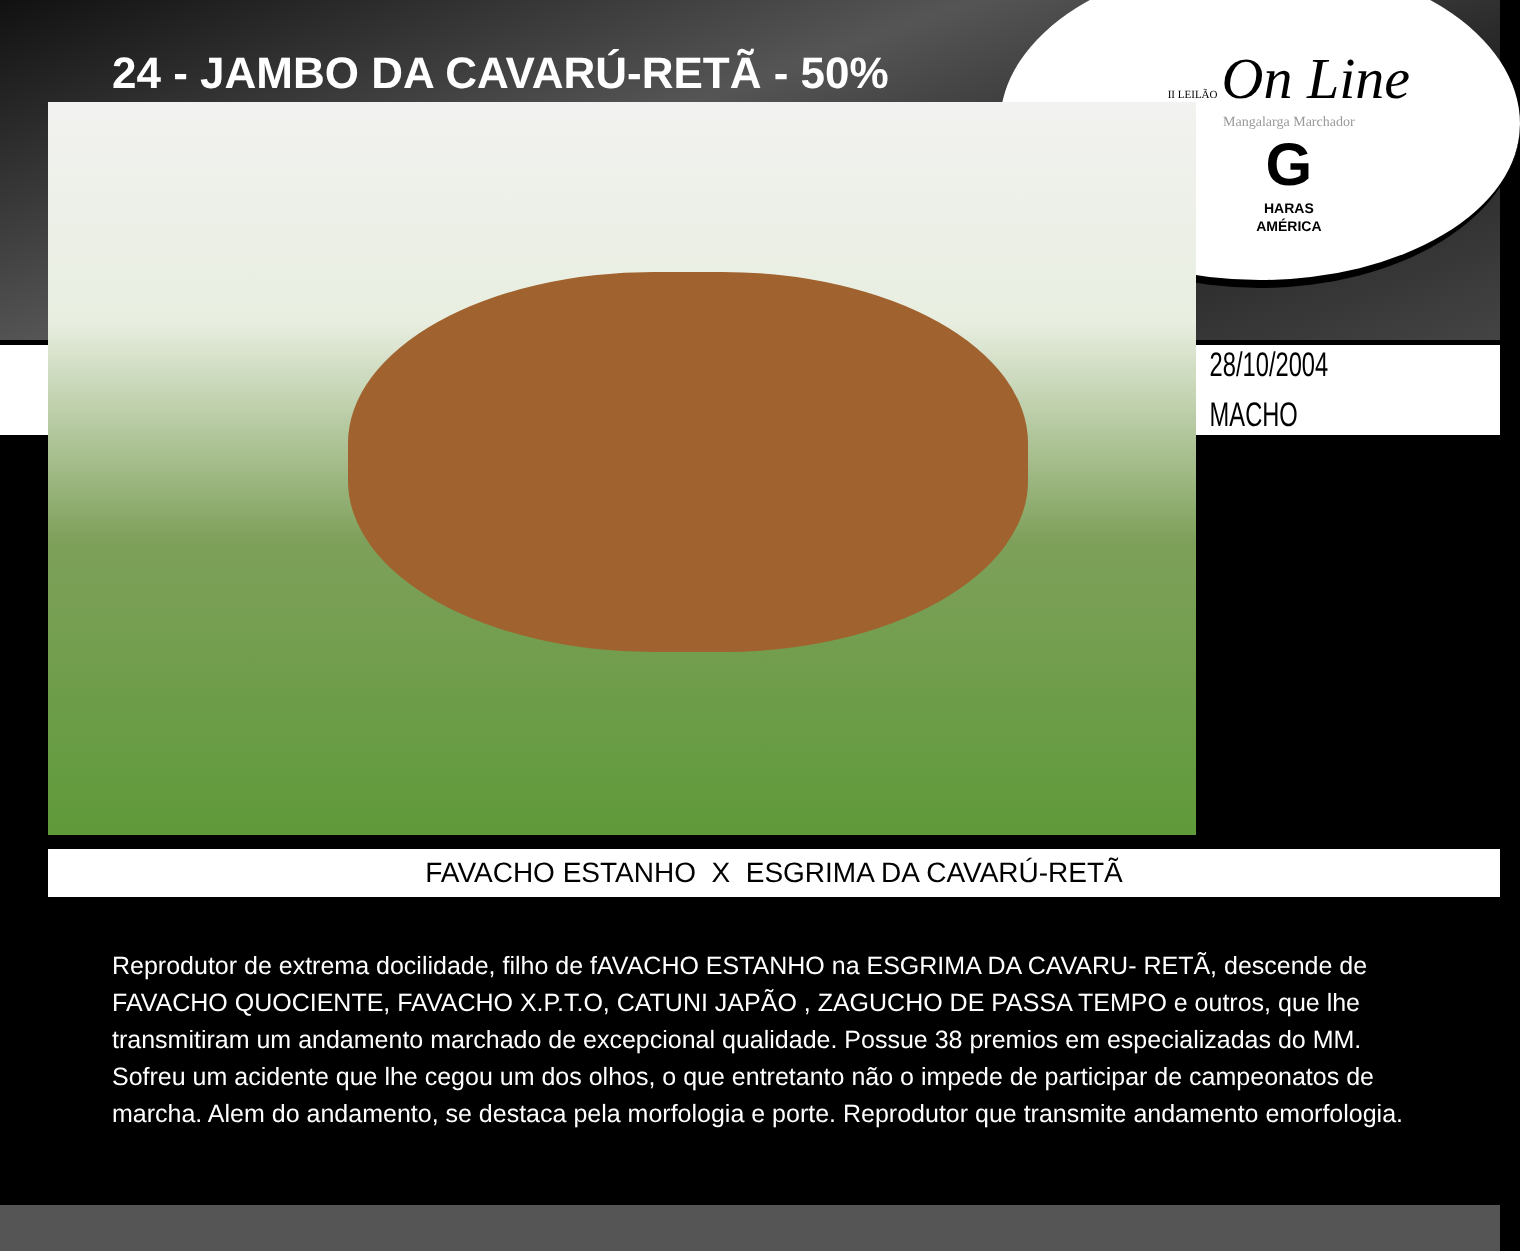II LEILÃO On Line
Mangalarga Marchador
G
HARAS
AMÉRICA
24 - JAMBO DA CAVARÚ-RETÃ - 50%
28/10/2004
MACHO
FAVACHO ESTANHO X ESGRIMA DA CAVARÚ-RETÃ
Reprodutor de extrema docilidade, filho de fAVACHO ESTANHO na ESGRIMA DA CAVARU- RETÃ, descende de FAVACHO QUOCIENTE, FAVACHO X.P.T.O, CATUNI JAPÃO , ZAGUCHO DE PASSA TEMPO e outros, que lhe transmitiram um andamento marchado de excepcional qualidade. Possue 38 premios em especializadas do MM.
Sofreu um acidente que lhe cegou um dos olhos, o que entretanto não o impede de participar de campeonatos de marcha. Alem do andamento, se destaca pela morfologia e porte. Reprodutor que transmite andamento emorfologia.